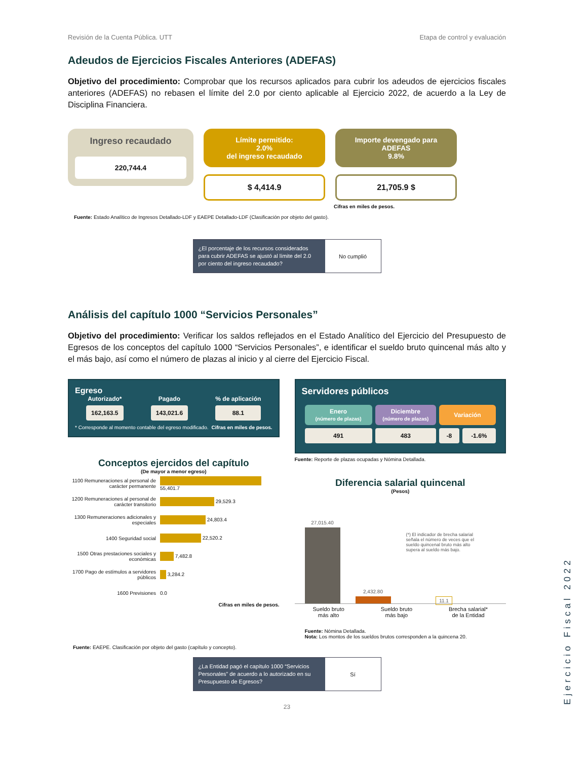Revisión de la Cuenta Pública. UTT Etapa de control y evaluación
Adeudos de Ejercicios Fiscales Anteriores (ADEFAS)
Objetivo del procedimiento: Comprobar que los recursos aplicados para cubrir los adeudos de ejercicios fiscales anteriores (ADEFAS) no rebasen el límite del 2.0 por ciento aplicable al Ejercicio 2022, de acuerdo a la Ley de Disciplina Financiera.
Ingreso recaudado
220,744.4
Límite permitido:
2.0%
del ingreso recaudado
$ 4,414.9
Importe devengado para
ADEFAS
9.8%
21,705.9 $
Cifras en miles de pesos.
Fuente: Estado Analítico de Ingresos Detallado-LDF y EAEPE Detallado-LDF (Clasificación por objeto del gasto).
¿El porcentaje de los recursos considerados para cubrir ADEFAS se ajustó al límite del 2.0 por ciento del ingreso recaudado?
No cumplió
Análisis del capítulo 1000 “Servicios Personales”
Objetivo del procedimiento: Verificar los saldos reflejados en el Estado Analítico del Ejercicio del Presupuesto de Egresos de los conceptos del capítulo 1000 “Servicios Personales”, e identificar el sueldo bruto quincenal más alto y el más bajo, así como el número de plazas al inicio y al cierre del Ejercicio Fiscal.
Egreso
Autorizado*
162,163.5
Pagado
143,021.6
% de aplicación
88.1
* Corresponde al momento contable del egreso modificado. Cifras en miles de pesos.
Conceptos ejercidos del capítulo
(De mayor a menor egreso)
| 1100 Remuneraciones al personal de carácter permanente | 55,401.7 |
| 1200 Remuneraciones al personal de carácter transitorio | 29,529.3 |
| 1300 Remuneraciones adicionales y especiales | 24,803.4 |
| 1400 Seguridad social | 22,520.2 |
| 1500 Otras prestaciones sociales y económicas | 7,482.8 |
| 1700 Pago de estímulos a servidores públicos | 3,284.2 |
| 1600 Previsiones | 0.0 |
Cifras en miles de pesos.
Servidores públicos
| Enero (número de plazas) | Diciembre (número de plazas) | Variación | |
| --- | --- | --- | --- |
| 491 | 483 | -8 | -1.6% |
Fuente: Reporte de plazas ocupadas y Nómina Detallada.
Diferencia salarial quincenal
(Pesos)
27,015.40
2,432.80
(*) El indicador de brecha salarial señala el número de veces que el sueldo quincenal bruto más alto supera al sueldo más bajo.
11.1
Sueldo bruto
más alto Sueldo bruto
más bajo Brecha salarial*
de la Entidad
Fuente: Nómina Detallada.
Nota: Los montos de los sueldos brutos corresponden a la quincena 20.
Fuente: EAEPE. Clasificación por objeto del gasto (capítulo y concepto).
¿La Entidad pagó el capítulo 1000 “Servicios Personales” de acuerdo a lo autorizado en su Presupuesto de Egresos?
Sí
23
Ejercicio Fiscal 2022